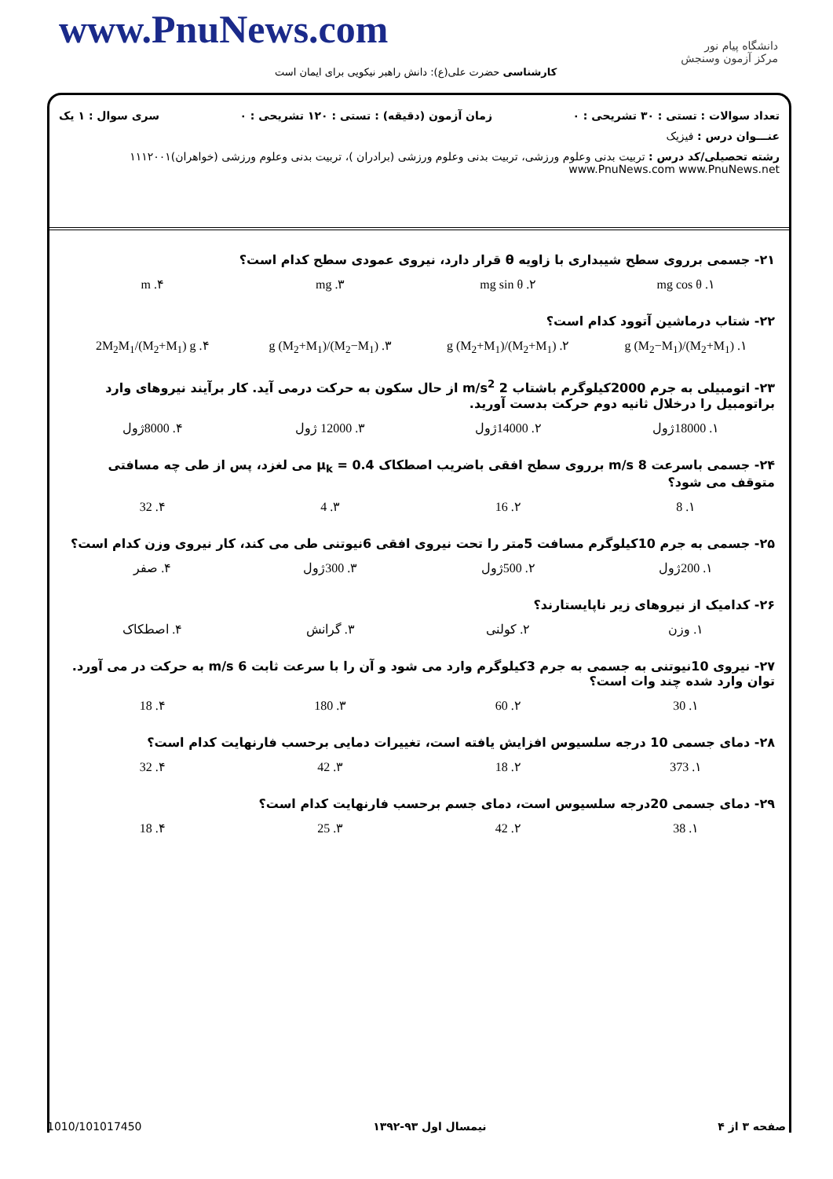www.PnuNews.com
دانشگاه پیام نور
مرکز آزمون وسنجش
کارشناسی حضرت علی(ع): دانش راهبر نیکویی برای ایمان است
تعداد سوالات : تستی : ۳۰ تشریحی : ۰ زمان آزمون (دقیقه) : تستی : ۱۲۰ تشریحی : ۰ سری سوال : ۱ یک
عنـــوان درس : فیزیک
رشته تحصیلی/کد درس : تربیت بدنی وعلوم ورزشی، تربیت بدنی وعلوم ورزشی (برادران )، تربیت بدنی وعلوم ورزشی (خواهران)۱۱۱۲۰۰۱ www.PnuNews.com www.PnuNews.net
۲۱- جسمی برروی سطح شیبداری با زاویه θ قرار دارد، نیروی عمودی سطح کدام است؟
۱. mg cos θ ۲. mg sin θ ۳. mg ۴. m
۲۲- شتاب درماشین آتوود کدام است؟
۱. (M<sub>2</sub>+M<sub>1</sub>)/(M<sub>2</sub>−M<sub>1</sub>) g ۲. (M<sub>2</sub>+M<sub>1</sub>)/(M<sub>2</sub>+M<sub>1</sub>) g ۳. (M<sub>2</sub>−M<sub>1</sub>)/(M<sub>2</sub>+M<sub>1</sub>) g ۴. 2M<sub>2</sub>M<sub>1</sub>/(M<sub>2</sub>+M<sub>1</sub>) g
۲۳- اتومبیلی به جرم 2000کیلوگرم باشتاب 2 m/s<sup>2</sup> از حال سکون به حرکت درمی آید. کار برآیند نیروهای وارد براتومبیل را درخلال ثانیه دوم حرکت بدست آورید.
۱. 18000ژول ۲. 14000ژول ۳. 12000 ژول ۴. 8000ژول
۲۴- جسمی باسرعت 8 m/s برروی سطح افقی باضریب اصطکاک μ<sub>k</sub> = 0.4 می لغزد، پس از طی چه مسافتی متوقف می شود؟
۱. 8 ۲. 16 ۳. 4 ۴. 32
۲۵- جسمی به جرم 10کیلوگرم مسافت 5متر را تحت نیروی افقی 6نیوتنی طی می کند، کار نیروی وزن کدام است؟
۱. 200ژول ۲. 500ژول ۳. 300ژول ۴. صفر
۲۶- کدامیک از نیروهای زیر ناپایستارند؟
۱. وزن ۲. کولنی ۳. گرانش ۴. اصطکاک
۲۷- نیروی 10نیوتنی به جسمی به جرم 3کیلوگرم وارد می شود و آن را با سرعت ثابت 6 m/s به حرکت در می آورد. توان وارد شده چند وات است؟
۱. 30 ۲. 60 ۳. 180 ۴. 18
۲۸- دمای جسمی 10 درجه سلسیوس افزایش یافته است، تغییرات دمایی برحسب فارنهایت کدام است؟
۱. 373 ۲. 18 ۳. 42 ۴. 32
۲۹- دمای جسمی 20درجه سلسیوس است، دمای جسم برحسب فارنهایت کدام است؟
۱. 38 ۲. 42 ۳. 25 ۴. 18
صفحه ۳ از ۴ نیمسال اول ۹۳-۱۳۹۲ 1010/101017450